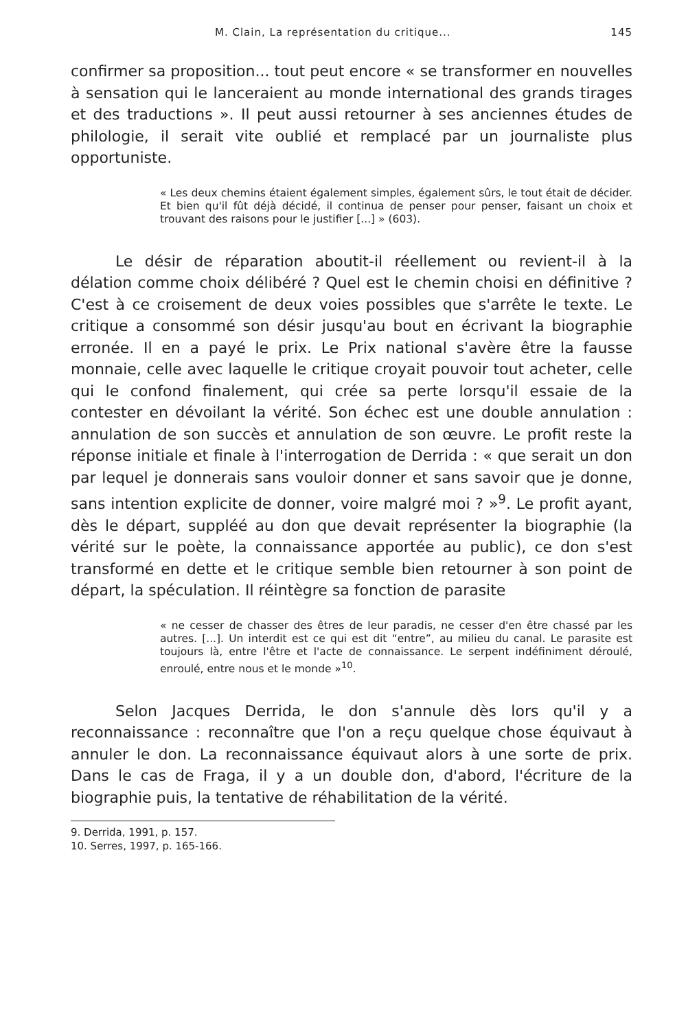M. Clain, La représentation du critique... 145
confirmer sa proposition... tout peut encore « se transformer en nouvelles à sensation qui le lanceraient au monde international des grands tirages et des traductions ». Il peut aussi retourner à ses anciennes études de philologie, il serait vite oublié et remplacé par un journaliste plus opportuniste.
« Les deux chemins étaient également simples, également sûrs, le tout était de décider. Et bien qu'il fût déjà décidé, il continua de penser pour penser, faisant un choix et trouvant des raisons pour le justifier [...] » (603).
Le désir de réparation aboutit-il réellement ou revient-il à la délation comme choix délibéré ? Quel est le chemin choisi en définitive ? C'est à ce croisement de deux voies possibles que s'arrête le texte. Le critique a consommé son désir jusqu'au bout en écrivant la biographie erronée. Il en a payé le prix. Le Prix national s'avère être la fausse monnaie, celle avec laquelle le critique croyait pouvoir tout acheter, celle qui le confond finalement, qui crée sa perte lorsqu'il essaie de la contester en dévoilant la vérité. Son échec est une double annulation : annulation de son succès et annulation de son œuvre. Le profit reste la réponse initiale et finale à l'interrogation de Derrida : « que serait un don par lequel je donnerais sans vouloir donner et sans savoir que je donne, sans intention explicite de donner, voire malgré moi ? »<sup>9</sup>. Le profit ayant, dès le départ, suppléé au don que devait représenter la biographie (la vérité sur le poète, la connaissance apportée au public), ce don s'est transformé en dette et le critique semble bien retourner à son point de départ, la spéculation. Il réintègre sa fonction de parasite
« ne cesser de chasser des êtres de leur paradis, ne cesser d'en être chassé par les autres. [...]. Un interdit est ce qui est dit “entre”, au milieu du canal. Le parasite est toujours là, entre l'être et l'acte de connaissance. Le serpent indéfiniment déroulé, enroulé, entre nous et le monde »<sup>10</sup>.
Selon Jacques Derrida, le don s'annule dès lors qu'il y a reconnaissance : reconnaître que l'on a reçu quelque chose équivaut à annuler le don. La reconnaissance équivaut alors à une sorte de prix. Dans le cas de Fraga, il y a un double don, d'abord, l'écriture de la biographie puis, la tentative de réhabilitation de la vérité.
9. Derrida, 1991, p. 157.
10. Serres, 1997, p. 165-166.